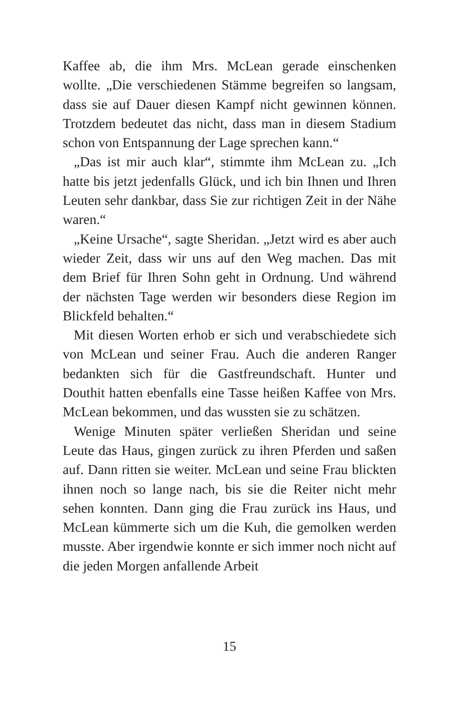Kaffee ab, die ihm Mrs. McLean gerade einschenken wollte. „Die verschiedenen Stämme begreifen so langsam, dass sie auf Dauer diesen Kampf nicht gewinnen können. Trotzdem bedeutet das nicht, dass man in diesem Stadium schon von Entspannung der Lage sprechen kann.“
„Das ist mir auch klar“, stimmte ihm McLean zu. „Ich hatte bis jetzt jedenfalls Glück, und ich bin Ihnen und Ihren Leuten sehr dankbar, dass Sie zur richtigen Zeit in der Nähe waren.“
„Keine Ursache“, sagte Sheridan. „Jetzt wird es aber auch wieder Zeit, dass wir uns auf den Weg machen. Das mit dem Brief für Ihren Sohn geht in Ordnung. Und während der nächsten Tage werden wir besonders diese Region im Blickfeld behalten.“
Mit diesen Worten erhob er sich und verabschiedete sich von McLean und seiner Frau. Auch die anderen Ranger bedankten sich für die Gastfreundschaft. Hunter und Douthit hatten ebenfalls eine Tasse heißen Kaffee von Mrs. McLean bekommen, und das wussten sie zu schätzen.
Wenige Minuten später verließen Sheridan und seine Leute das Haus, gingen zurück zu ihren Pferden und saßen auf. Dann ritten sie weiter. McLean und seine Frau blickten ihnen noch so lange nach, bis sie die Reiter nicht mehr sehen konnten. Dann ging die Frau zurück ins Haus, und McLean kümmerte sich um die Kuh, die gemolken werden musste. Aber irgendwie konnte er sich immer noch nicht auf die jeden Morgen anfallende Arbeit
15